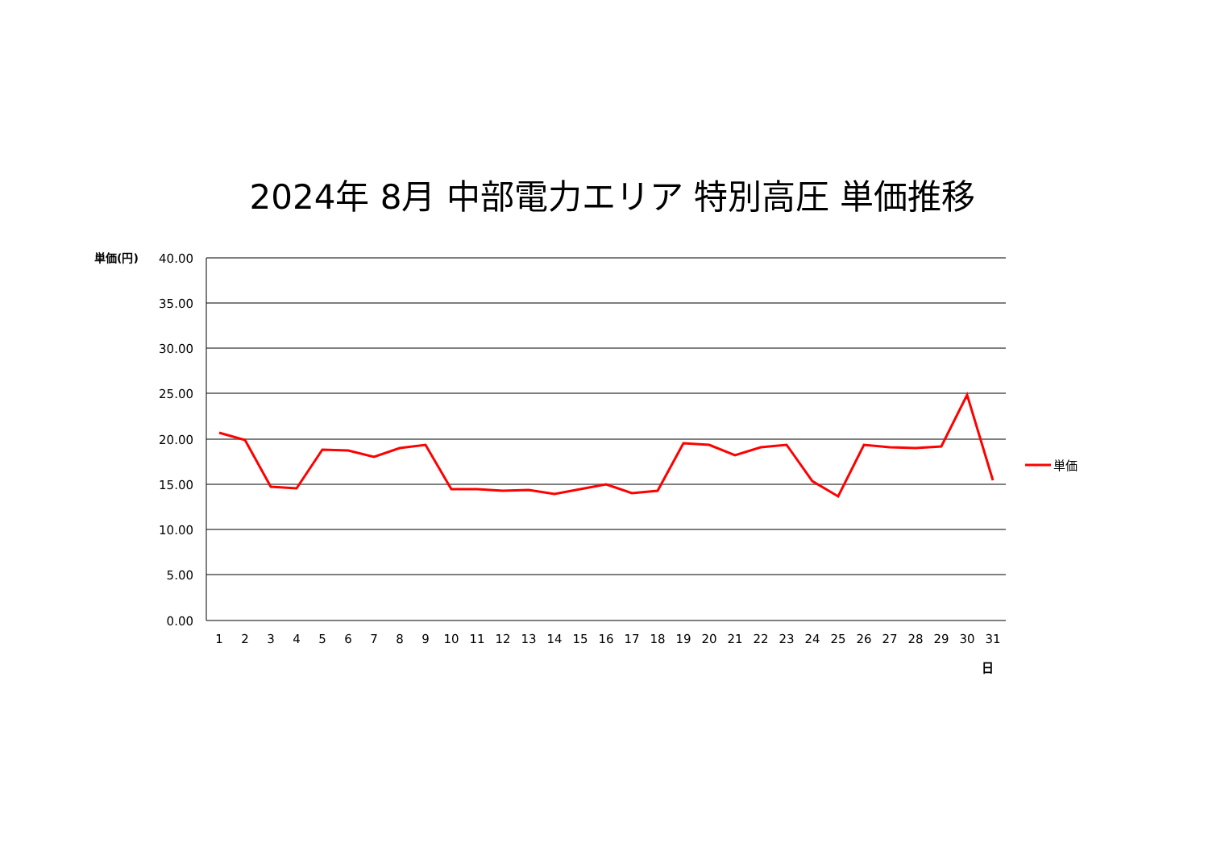2024年 8月 中部電力エリア 特別高圧 単価推移
40.00
35.00
30.00
25.00
20.00
15.00
10.00
5.00
0.00
単価(円)
1
2
3
4
5
6
7
8
9
10
11
12
13
14
15
16
17
18
19
20
21
22
23
24
25
26
27
28
29
30
31
日
単価